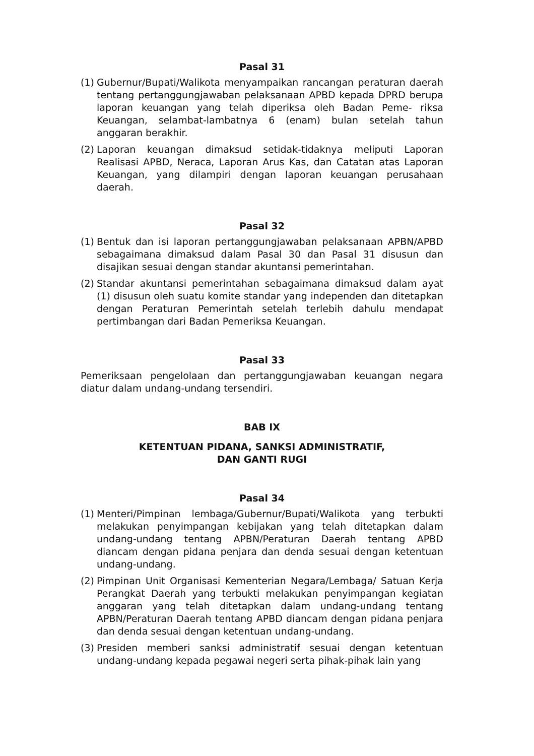Pasal 31
(1) Gubernur/Bupati/Walikota menyampaikan rancangan peraturan daerah tentang pertanggungjawaban pelaksanaan APBD kepada DPRD berupa laporan keuangan yang telah diperiksa oleh Badan Peme- riksa Keuangan, selambat-lambatnya 6 (enam) bulan setelah tahun anggaran berakhir.
(2) Laporan keuangan dimaksud setidak-tidaknya meliputi Laporan Realisasi APBD, Neraca, Laporan Arus Kas, dan Catatan atas Laporan Keuangan, yang dilampiri dengan laporan keuangan perusahaan daerah.
Pasal 32
(1) Bentuk dan isi laporan pertanggungjawaban pelaksanaan APBN/APBD sebagaimana dimaksud dalam Pasal 30 dan Pasal 31 disusun dan disajikan sesuai dengan standar akuntansi pemerintahan.
(2) Standar akuntansi pemerintahan sebagaimana dimaksud dalam ayat (1) disusun oleh suatu komite standar yang independen dan ditetapkan dengan Peraturan Pemerintah setelah terlebih dahulu mendapat pertimbangan dari Badan Pemeriksa Keuangan.
Pasal 33
Pemeriksaan pengelolaan dan pertanggungjawaban keuangan negara diatur dalam undang-undang tersendiri.
BAB IX
KETENTUAN PIDANA, SANKSI ADMINISTRATIF,
DAN GANTI RUGI
Pasal 34
(1) Menteri/Pimpinan lembaga/Gubernur/Bupati/Walikota yang terbukti melakukan penyimpangan kebijakan yang telah ditetapkan dalam undang-undang tentang APBN/Peraturan Daerah tentang APBD diancam dengan pidana penjara dan denda sesuai dengan ketentuan undang-undang.
(2) Pimpinan Unit Organisasi Kementerian Negara/Lembaga/ Satuan Kerja Perangkat Daerah yang terbukti melakukan penyimpangan kegiatan anggaran yang telah ditetapkan dalam undang-undang tentang APBN/Peraturan Daerah tentang APBD diancam dengan pidana penjara dan denda sesuai dengan ketentuan undang-undang.
(3) Presiden memberi sanksi administratif sesuai dengan ketentuan undang-undang kepada pegawai negeri serta pihak-pihak lain yang